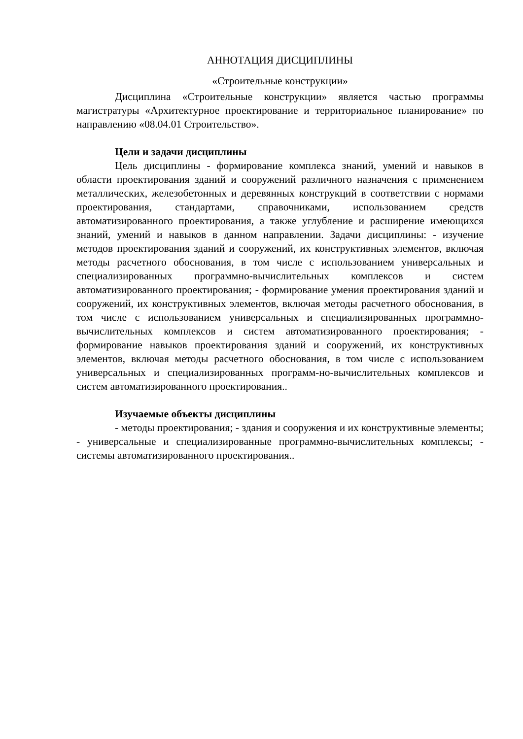АННОТАЦИЯ ДИСЦИПЛИНЫ
«Строительные конструкции»
Дисциплина «Строительные конструкции» является частью программы магистратуры «Архитектурное проектирование и территориальное планирование» по направлению «08.04.01 Строительство».
Цели и задачи дисциплины
Цель дисциплины - формирование комплекса знаний, умений и навыков в области проектирования зданий и сооружений различного назначения с применением металлических, железобетонных и деревянных конструкций в соответствии с нормами проектирования, стандартами, справочниками, использованием средств автоматизированного проектирования, а также углубление и расширение имеющихся знаний, умений и навыков в данном направлении. Задачи дисциплины: - изучение методов проектирования зданий и сооружений, их конструктивных элементов, включая методы расчетного обоснования, в том числе с использованием универсальных и специализированных программно-вычислительных комплексов и систем автоматизированного проектирования; - формирование умения проектирования зданий и сооружений, их конструктивных элементов, включая методы расчетного обоснования, в том числе с использованием универсальных и специализированных программно-вычислительных комплексов и систем автоматизированного проектирования; - формирование навыков проектирования зданий и сооружений, их конструктивных элементов, включая методы расчетного обоснования, в том числе с использованием универсальных и специализированных программ-но-вычислительных комплексов и систем автоматизированного проектирования..
Изучаемые объекты дисциплины
- методы проектирования; - здания и сооружения и их конструктивные элементы; - универсальные и специализированные программно-вычислительных комплексы; - системы автоматизированного проектирования..